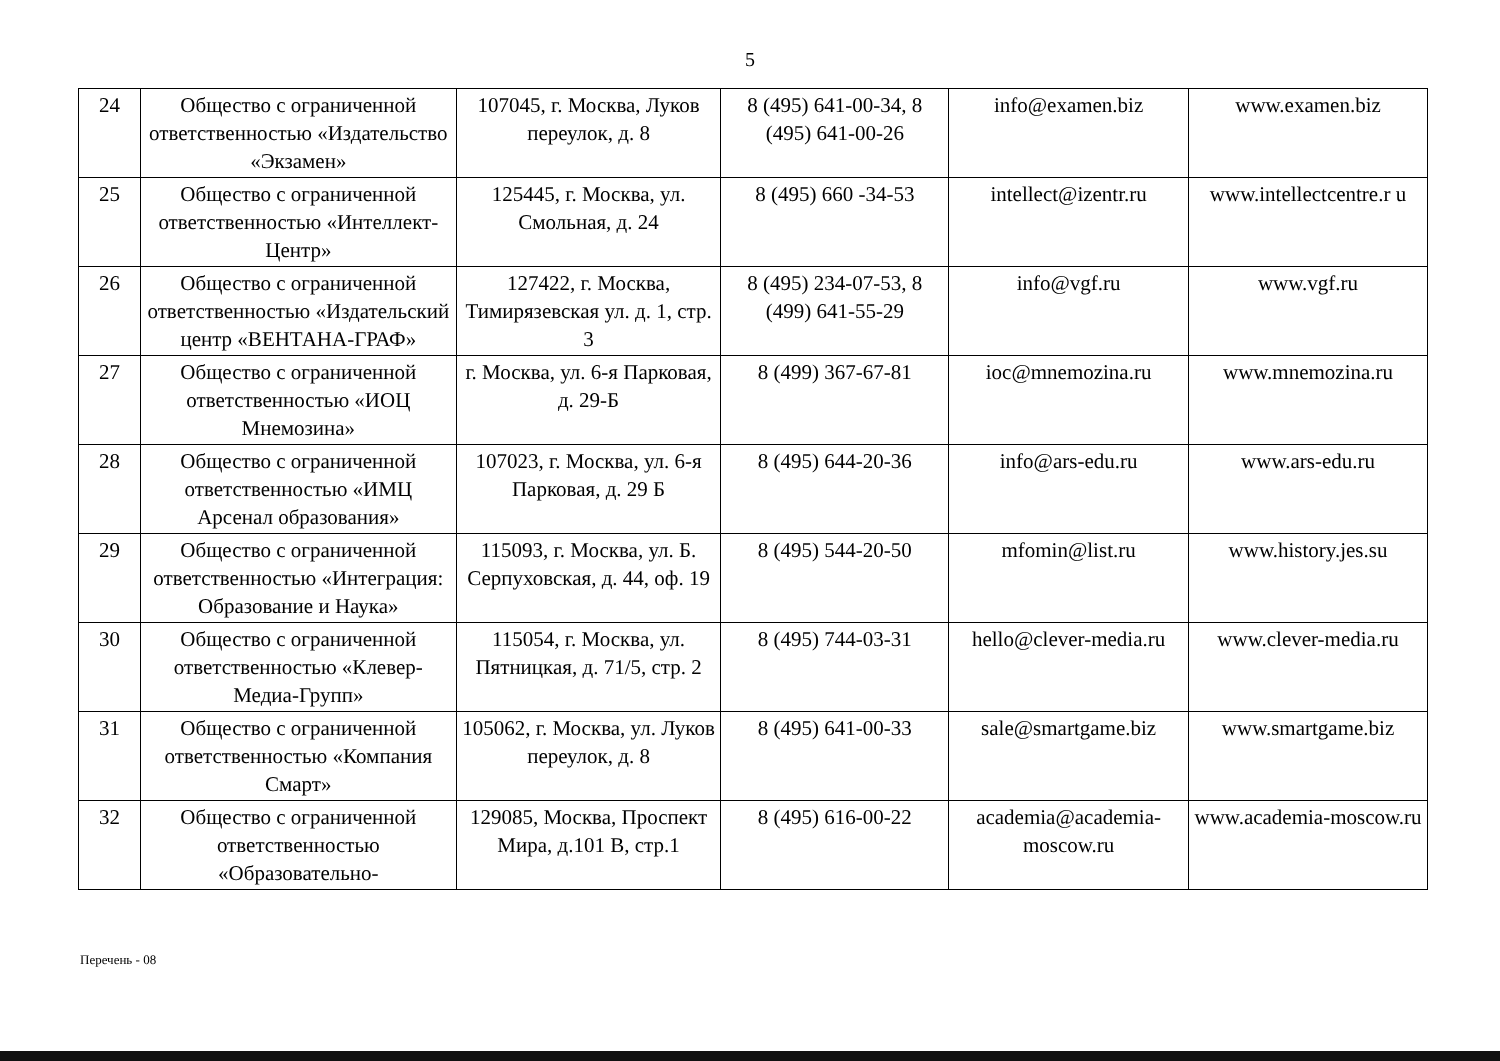5
| 24 | Общество с ограниченной ответственностью «Издательство «Экзамен» | 107045, г. Москва, Луков переулок, д. 8 | 8 (495) 641-00-34, 8 (495) 641-00-26 | info@examen.biz | www.examen.biz |
| 25 | Общество с ограниченной ответственностью «Интеллект-Центр» | 125445, г. Москва, ул. Смольная, д. 24 | 8 (495) 660 -34-53 | intellect@izentr.ru | www.intellectcentre.r u |
| 26 | Общество с ограниченной ответственностью «Издательский центр «ВЕНТАНА-ГРАФ» | 127422, г. Москва, Тимирязевская ул. д. 1, стр. 3 | 8 (495) 234-07-53, 8 (499) 641-55-29 | info@vgf.ru | www.vgf.ru |
| 27 | Общество с ограниченной ответственностью «ИОЦ Мнемозина» | г. Москва, ул. 6-я Парковая, д. 29-Б | 8 (499) 367-67-81 | ioc@mnemozina.ru | www.mnemozina.ru |
| 28 | Общество с ограниченной ответственностью «ИМЦ Арсенал образования» | 107023, г. Москва, ул. 6-я Парковая, д. 29 Б | 8 (495) 644-20-36 | info@ars-edu.ru | www.ars-edu.ru |
| 29 | Общество с ограниченной ответственностью «Интеграция: Образование и Наука» | 115093, г. Москва, ул. Б. Серпуховская, д. 44, оф. 19 | 8 (495) 544-20-50 | mfomin@list.ru | www.history.jes.su |
| 30 | Общество с ограниченной ответственностью «Клевер-Медиа-Групп» | 115054, г. Москва, ул. Пятницкая, д. 71/5, стр. 2 | 8 (495) 744-03-31 | hello@clever-media.ru | www.clever-media.ru |
| 31 | Общество с ограниченной ответственностью «Компания Смарт» | 105062, г. Москва, ул. Луков переулок, д. 8 | 8 (495) 641-00-33 | sale@smartgame.biz | www.smartgame.biz |
| 32 | Общество с ограниченной ответственностью «Образовательно- | 129085, Москва, Проспект Мира, д.101 В, стр.1 | 8 (495) 616-00-22 | academia@academia-moscow.ru | www.academia-moscow.ru |
Перечень - 08